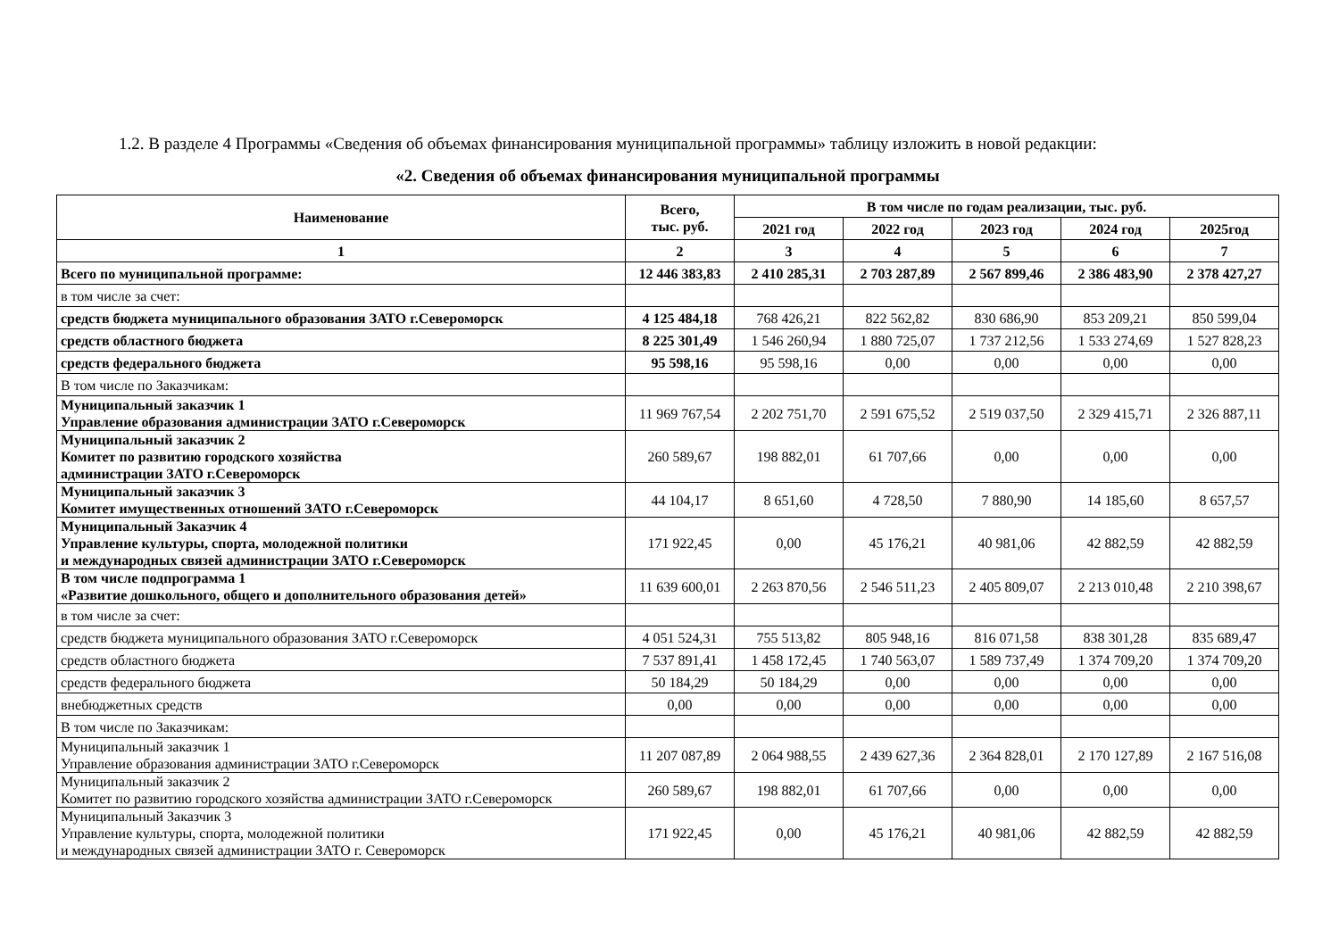1.2. В разделе 4 Программы «Сведения об объемах финансирования муниципальной программы» таблицу изложить в новой редакции:
«2. Сведения об объемах финансирования муниципальной программы
| Наименование | Всего, тыс. руб. | В том числе по годам реализации, тыс. руб. | | | | |
| --- | --- | --- | --- | --- | --- | --- |
| | | 2021 год | 2022 год | 2023 год | 2024 год | 2025год |
| 1 | 2 | 3 | 4 | 5 | 6 | 7 |
| Всего по муниципальной программе: | 12 446 383,83 | 2 410 285,31 | 2 703 287,89 | 2 567 899,46 | 2 386 483,90 | 2 378 427,27 |
| в том числе за счет: | | | | | | |
| средств бюджета муниципального образования ЗАТО г.Североморск | 4 125 484,18 | 768 426,21 | 822 562,82 | 830 686,90 | 853 209,21 | 850 599,04 |
| средств областного бюджета | 8 225 301,49 | 1 546 260,94 | 1 880 725,07 | 1 737 212,56 | 1 533 274,69 | 1 527 828,23 |
| средств федерального бюджета | 95 598,16 | 95 598,16 | 0,00 | 0,00 | 0,00 | 0,00 |
| В том числе по Заказчикам: | | | | | | |
| Муниципальный заказчик 1 Управление образования администрации ЗАТО г.Североморск | 11 969 767,54 | 2 202 751,70 | 2 591 675,52 | 2 519 037,50 | 2 329 415,71 | 2 326 887,11 |
| Муниципальный заказчик 2 Комитет по развитию городского хозяйства администрации ЗАТО г.Североморск | 260 589,67 | 198 882,01 | 61 707,66 | 0,00 | 0,00 | 0,00 |
| Муниципальный заказчик 3 Комитет имущественных отношений ЗАТО г.Североморск | 44 104,17 | 8 651,60 | 4 728,50 | 7 880,90 | 14 185,60 | 8 657,57 |
| Муниципальный Заказчик 4 Управление культуры, спорта, молодежной политики и международных связей администрации ЗАТО г.Североморск | 171 922,45 | 0,00 | 45 176,21 | 40 981,06 | 42 882,59 | 42 882,59 |
| В том числе подпрограмма 1 «Развитие дошкольного, общего и дополнительного образования детей» | 11 639 600,01 | 2 263 870,56 | 2 546 511,23 | 2 405 809,07 | 2 213 010,48 | 2 210 398,67 |
| в том числе за счет: | | | | | | |
| средств бюджета муниципального образования ЗАТО г.Североморск | 4 051 524,31 | 755 513,82 | 805 948,16 | 816 071,58 | 838 301,28 | 835 689,47 |
| средств областного бюджета | 7 537 891,41 | 1 458 172,45 | 1 740 563,07 | 1 589 737,49 | 1 374 709,20 | 1 374 709,20 |
| средств федерального бюджета | 50 184,29 | 50 184,29 | 0,00 | 0,00 | 0,00 | 0,00 |
| внебюджетных средств | 0,00 | 0,00 | 0,00 | 0,00 | 0,00 | 0,00 |
| В том числе по Заказчикам: | | | | | | |
| Муниципальный заказчик 1 Управление образования администрации ЗАТО г.Североморск | 11 207 087,89 | 2 064 988,55 | 2 439 627,36 | 2 364 828,01 | 2 170 127,89 | 2 167 516,08 |
| Муниципальный заказчик 2 Комитет по развитию городского хозяйства администрации ЗАТО г.Североморск | 260 589,67 | 198 882,01 | 61 707,66 | 0,00 | 0,00 | 0,00 |
| Муниципальный Заказчик 3 Управление культуры, спорта, молодежной политики и международных связей администрации ЗАТО г. Североморск | 171 922,45 | 0,00 | 45 176,21 | 40 981,06 | 42 882,59 | 42 882,59 |